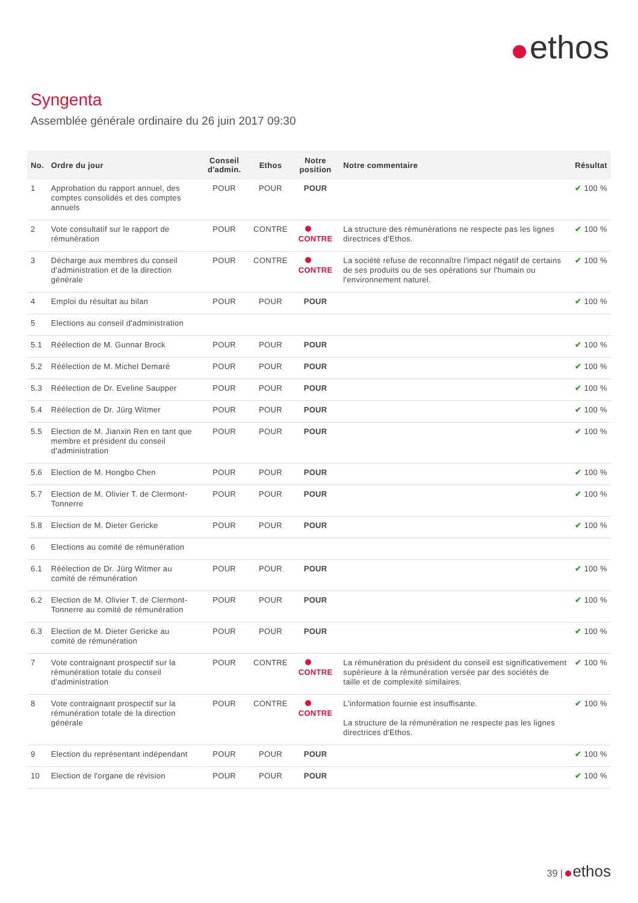ethos
Syngenta
Assemblée générale ordinaire du 26 juin 2017 09:30
| No. | Ordre du jour | Conseil d'admin. | Ethos | Notre position | Notre commentaire | Résultat |
| --- | --- | --- | --- | --- | --- | --- |
| 1 | Approbation du rapport annuel, des comptes consolidés et des comptes annuels | POUR | POUR | POUR | | ✔ 100 % |
| 2 | Vote consultatif sur le rapport de rémunération | POUR | CONTRE | CONTRE | La structure des rémunérations ne respecte pas les lignes directrices d'Ethos. | ✔ 100 % |
| 3 | Décharge aux membres du conseil d'administration et de la direction générale | POUR | CONTRE | CONTRE | La société refuse de reconnaître l'impact négatif de certains de ses produits ou de ses opérations sur l'humain ou l'environnement naturel. | ✔ 100 % |
| 4 | Emploi du résultat au bilan | POUR | POUR | POUR | | ✔ 100 % |
| 5 | Elections au conseil d'administration | | | | | |
| 5.1 | Réélection de M. Gunnar Brock | POUR | POUR | POUR | | ✔ 100 % |
| 5.2 | Réélection de M. Michel Demaré | POUR | POUR | POUR | | ✔ 100 % |
| 5.3 | Réélection de Dr. Eveline Saupper | POUR | POUR | POUR | | ✔ 100 % |
| 5.4 | Réélection de Dr. Jürg Witmer | POUR | POUR | POUR | | ✔ 100 % |
| 5.5 | Election de M. Jianxin Ren en tant que membre et président du conseil d'administration | POUR | POUR | POUR | | ✔ 100 % |
| 5.6 | Election de M. Hongbo Chen | POUR | POUR | POUR | | ✔ 100 % |
| 5.7 | Election de M. Olivier T. de Clermont-Tonnerre | POUR | POUR | POUR | | ✔ 100 % |
| 5.8 | Election de M. Dieter Gericke | POUR | POUR | POUR | | ✔ 100 % |
| 6 | Elections au comité de rémunération | | | | | |
| 6.1 | Réélection de Dr. Jürg Witmer au comité de rémunération | POUR | POUR | POUR | | ✔ 100 % |
| 6.2 | Election de M. Olivier T. de Clermont-Tonnerre au comité de rémunération | POUR | POUR | POUR | | ✔ 100 % |
| 6.3 | Election de M. Dieter Gericke au comité de rémunération | POUR | POUR | POUR | | ✔ 100 % |
| 7 | Vote contraignant prospectif sur la rémunération totale du conseil d'administration | POUR | CONTRE | CONTRE | La rémunération du président du conseil est significativement supérieure à la rémunération versée par des sociétés de taille et de complexité similaires. | ✔ 100 % |
| 8 | Vote contraignant prospectif sur la rémunération totale de la direction générale | POUR | CONTRE | CONTRE | L'information fournie est insuffisante. La structure de la rémunération ne respecte pas les lignes directrices d'Ethos. | ✔ 100 % |
| 9 | Election du représentant indépendant | POUR | POUR | POUR | | ✔ 100 % |
| 10 | Election de l'organe de révision | POUR | POUR | POUR | | ✔ 100 % |
39 | ethos